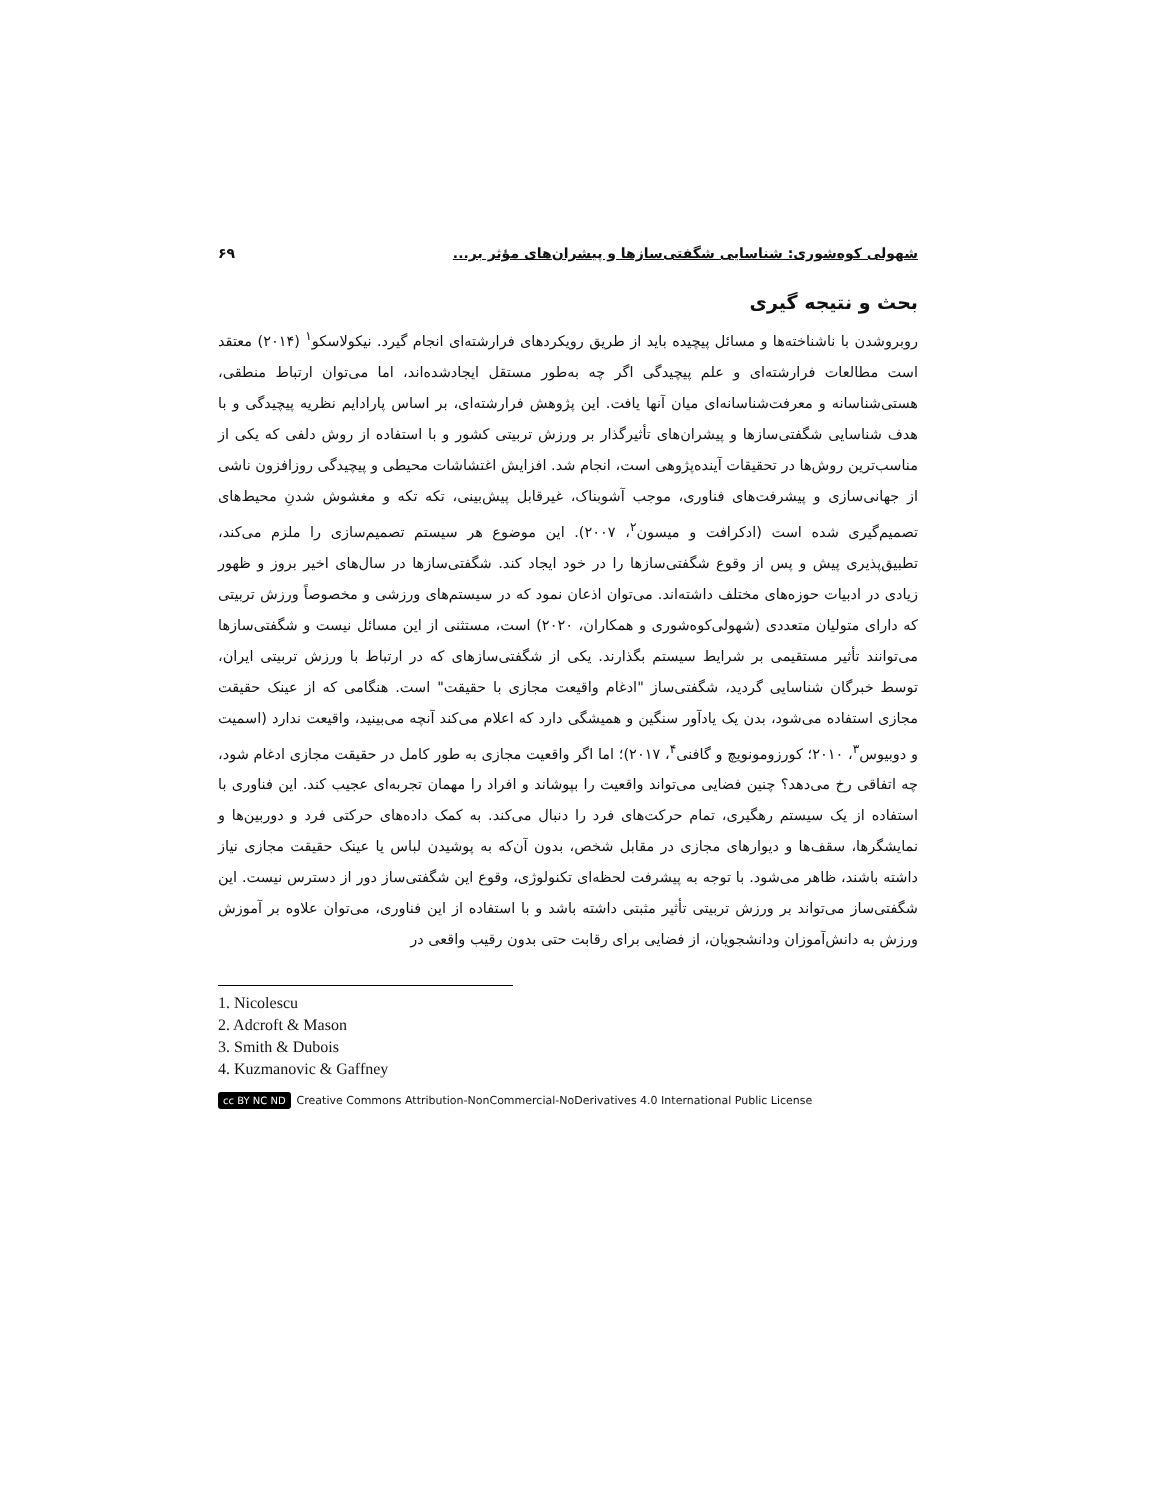شهولی کوه‌شوری: شناسایی شگفتی‌سازها و پیشران‌های مؤثر بر... ۶۹
بحث و نتیجه گیری
روبروشدن با ناشناخته‌ها و مسائل پیچیده باید از طریق رویکردهای فرارشته‌ای انجام گیرد. نیکولاسکو<sup>۱</sup> (۲۰۱۴) معتقد است مطالعات فرارشته‌ای و علم پیچیدگی اگر چه به‌طور مستقل ایجادشده‌اند، اما می‌توان ارتباط منطقی، هستی‌شناسانه و معرفت‌شناسانه‌ای میان آنها یافت. این پژوهش فرارشته‌ای، بر اساس پارادایم نظریه پیچیدگی و با هدف شناسایی شگفتی‌سازها و پیشران‌های تأثیرگذار بر ورزش تربیتی کشور و با استفاده از روش دلفی که یکی از مناسب‌ترین روش‌ها در تحقیقات آینده‌پژوهی است، انجام شد. افزایش اغتشاشات محیطی و پیچیدگی روزافزون ناشی از جهانی‌سازی و پیشرفت‌های فناوری، موجب آشوبناک، غیرقابل پیش‌بینی، تکه تکه و مغشوش شدنِ محیط‌های تصمیم‌گیری شده است (ادکرافت و میسون<sup>۲</sup>، ۲۰۰۷). این موضوع هر سیستم تصمیم‌سازی را ملزم می‌کند، تطبیق‌پذیری پیش و پس از وقوع شگفتی‌سازها را در خود ایجاد کند. شگفتی‌سازها در سال‌های اخیر بروز و ظهور زیادی در ادبیات حوزه‌های مختلف داشته‌اند. می‌توان اذعان نمود که در سیستم‌های ورزشی و مخصوصاً ورزش تربیتی که دارای متولیان متعددی (شهولی‌کوه‌شوری و همکاران، ۲۰۲۰) است، مستثنی از این مسائل نیست و شگفتی‌سازها می‌توانند تأثیر مستقیمی بر شرایط سیستم بگذارند. یکی از شگفتی‌سازهای که در ارتباط با ورزش تربیتی ایران، توسط خبرگان شناسایی گردید، شگفتی‌ساز "ادغام واقیعت مجازی با حقیقت" است. هنگامی که از عینک حقیقت مجازی استفاده می‌شود، بدن یک یادآور سنگین و همیشگی دارد که اعلام می‌کند آنچه می‌بینید، واقیعت ندارد (اسمیت و دوبیوس<sup>۳</sup>، ۲۰۱۰؛ کورزومونویچ و گافنی<sup>۴</sup>، ۲۰۱۷)؛ اما اگر واقعیت مجازی به طور کامل در حقیقت مجازی ادغام شود، چه اتفاقی رخ می‌دهد؟ چنین فضایی می‌تواند واقعیت را بپوشاند و افراد را مهمان تجربه‌ای عجیب کند. این فناوری با استفاده از یک سیستم رهگیری، تمام حرکت‌های فرد را دنبال می‌کند. به کمک داده‌های حرکتی فرد و دوربین‌ها و نمایشگرها، سقف‌ها و دیوارهای مجازی در مقابل شخص، بدون آن‌که به پوشیدن لباس یا عینک حقیقت مجازی نیاز داشته باشند، ظاهر می‌شود. با توجه به پیشرفت لحظه‌ای تکنولوژی، وقوع این شگفتی‌ساز دور از دسترس نیست. این شگفتی‌ساز می‌تواند بر ورزش تربیتی تأثیر مثبتی داشته باشد و با استفاده از این فناوری، می‌توان علاوه بر آموزش ورزش به دانش‌آموزان ودانشجویان، از فضایی برای رقابت حتی بدون رقیب واقعی در
1. Nicolescu
2. Adcroft & Mason
3. Smith & Dubois
4. Kuzmanovic & Gaffney
cc BY NC ND Creative Commons Attribution-NonCommercial-NoDerivatives 4.0 International Public License